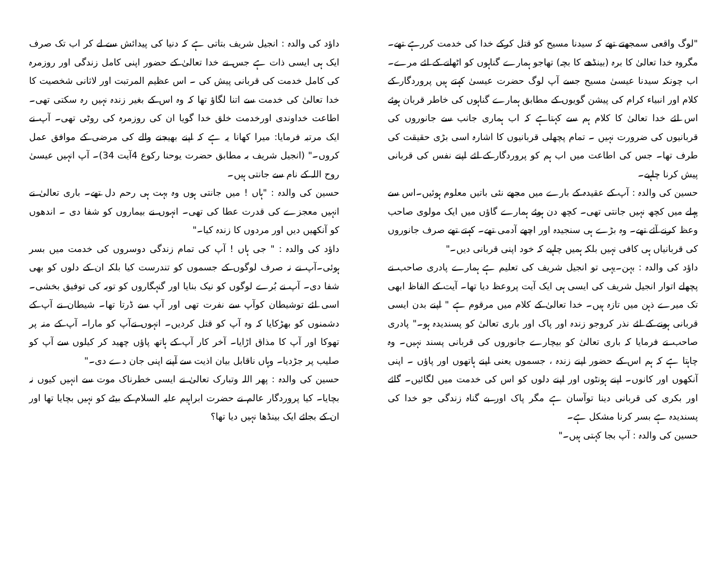"لوگ واقعی سمجھتے تھے کہ سیدنا مسیح کو قتل کرکے خدا کی خدمت کررہے تھے۔ مگروہ خدا تعالیٰ کا برہ (بینڈھے کا بچہ) تھاجو ہمارے گناہوں کو اٹھانے کے لئے مرے۔ اب چونکہ سیدنا عیسیٰ مسیح جسے آپ لوگ حضرت عیسیٰ کہتے ہیں پروردگار کے کلام اور انبیاء کرام کی پیشن گویوں کے مطابق ہمارے گناہوں کی خاطر قربان ہوئے اس لئے خدا تعالیٰ کا کلام ہم سے کہتاہے کہ اب ہماری جانب سے جانوروں کی قربانیوں کی ضرورت نہیں ۔ تمام پچھلی قربانیوں کا اشارہ اسی بڑی حقیقت کی طرف تھا۔ جس کی اطاعت میں اب ہم کو پروردگار کے لئے اپنے نفس کی قربانی پیش کرنا چاہیے۔
حسین کی والدہ : آپ کے عقیدہ کے بارے میں مجھے نئی باتیں معلوم ہوئیں۔اس سے پہلے میں کچھ نہیں جانتی تھی۔ کچھ دن ہوئے ہمارے گاؤں میں ایک مولوی صاحب وعظ کرنے آئے تھے۔ وہ بڑے ہی سنجیدہ اور اچھے آدمی تھے۔ کہتے تھے صرف جانوروں کی قربانیاں ہی کافی نہیں بلکہ ہمیں چاہیے کہ خود اپنی قربانی دیں۔"
داؤد کی والدہ : بہن۔یہی تو انجیل شریف کی تعلیم ہے ہمارے پادری صاحب نے پچھلے اتوار انجیل شریف کی ایسی ہی ایک آیت پروعظ دیا تھا۔ آیت کے الفاظ ابھی تک میرے ذہن میں تازہ ہیں۔ خدا تعالیٰ کے کلام میں مرقوم ہے " اپنے بدن ایسی قربانی ہونے کے لئے نذر کروجو زندہ اور پاک اور باری تعالیٰ کو پسندیدہ ہو۔" پادری صاحب نے فرمایا کہ باری تعالیٰ کو بیچارے جانوروں کی قربانی پسند نہیں۔ وہ چاہتا ہے کہ ہم اس کے حضور اپنے زندہ ، جسموں یعنی اپنے ہاتھوں اور پاؤں ۔ اپنی آنکھوں اور کانوں۔ اپنے ہونٹوں اور اپنے دلوں کو اس کی خدمت میں لگائیں۔ گائے اور بکری کی قربانی دینا توآسان ہے مگر پاک اور بے گناہ زندگی جو خدا کی پسندیدہ ہے بسر کرنا مشکل ہے۔
حسین کی والدہ : آپ بجا کہتی ہیں۔"
داؤد کی والدہ : انجیل شریف بتاتی ہے کہ دنیا کی پیدائش سے لے کر اب تک صرف ایک ہی ایسی ذات ہے جس نے خدا تعالیٰ کے حضور اپنی کامل زندگی اور روزمرہ کی کامل خدمت کی قربانی پیش کی ۔ اس عظیم المرتبت اور لاثانی شخصیت کا خدا تعالیٰ کی خدمت سے اتنا لگاؤ تھا کہ وہ اس کے بغیر زندہ نہیں رہ سکتی تھی۔ اطاعت خداوندی اورخدمت خلق خدا گویا ان کی روزمرہ کی روٹی تھی۔ آپ نے ایک مرتبہ فرمایا: میرا کھانا یہ ہے کہ اپنے بھیجنے والے کی مرضی کے موافق عمل کروں۔" (انجیل شریف بہ مطابق حضرت یوحنا رکوع 4آیت 34)۔ آپ انہیں عیسیٰ روح اللہ کے نام سے جانتی ہیں۔
حسین کی والدہ : "ہاں ! میں جانتی ہوں وہ بہت ہی رحم دل تھے۔ باری تعالیٰ نے انہیں معجزے کی قدرت عطا کی تھی۔ انہوں نے بیماروں کو شفا دی ۔ اندھوں کو آنکھیں دیں اور مردوں کا زندہ کیا۔"
داؤد کی والدہ : " جی ہاں ! آپ کی تمام زندگی دوسروں کی خدمت میں بسر ہوئی۔آپ نے نہ صرف لوگوں کے جسموں کو تندرست کیا بلکہ ان کے دلوں کو بھی شفا دی۔ آپ نے بُرے لوگوں کو نیک بنایا اور گنہگاروں کو توبہ کی توفیق بخشی۔ اسی لئے توشیطان کوآپ سے نفرت تھی اور آپ سے ڈرتا تھا۔ شیطان نے آپ کے دشمنوں کو بھڑکایا کہ وہ آپ کو قتل کردیں۔ انہوں نےآپ کو مارا۔ آپ کے منہ پر تھوکا اور آپ کا مذاق اڑایا۔ آخر کار آپ کے ہاتھ پاؤں چھید کر کیلوں سے آپ کو صلیب پر جڑدیا۔ وہاں ناقابل بیان اذیت سے آپنے اپنی جان دے دی۔"
حسین کی والدہ : پھر اللہ وتبارک تعالیٰ نے ایسی خطرناک موت سے انہیں کیوں نہ بچایا۔ کیا پروردگار عالم نے حضرت ابراہیم علیہ السلام کے بیٹے کو نہیں بچایا تھا اور ان کے بجائے ایک بینڈھا نہیں دیا تھا؟